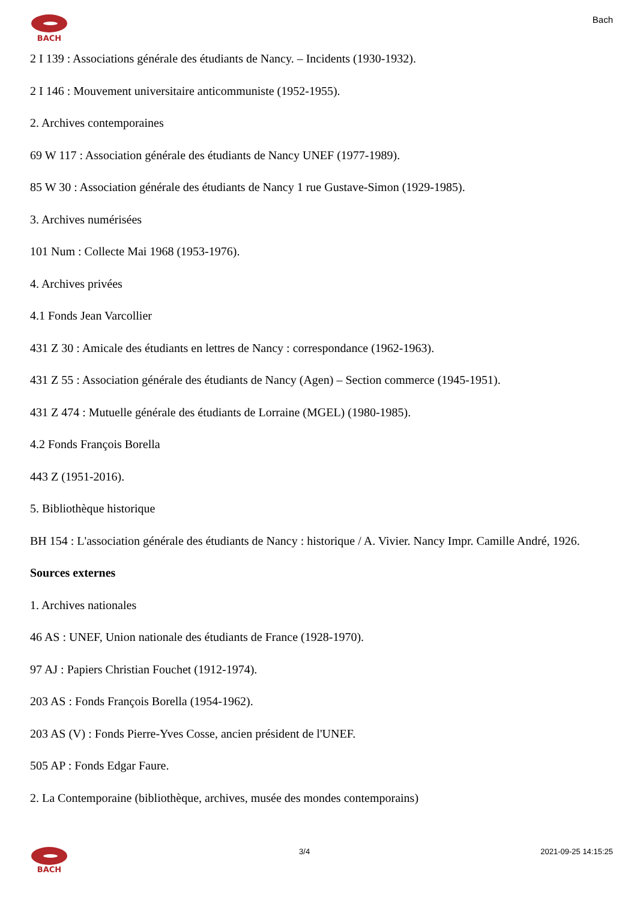BACH
Bach
2 I 139 : Associations générale des étudiants de Nancy. – Incidents (1930-1932).
2 I 146 : Mouvement universitaire anticommuniste (1952-1955).
2. Archives contemporaines
69 W 117 : Association générale des étudiants de Nancy UNEF (1977-1989).
85 W 30 : Association générale des étudiants de Nancy 1 rue Gustave-Simon (1929-1985).
3. Archives numérisées
101 Num : Collecte Mai 1968 (1953-1976).
4. Archives privées
4.1 Fonds Jean Varcollier
431 Z 30 : Amicale des étudiants en lettres de Nancy : correspondance (1962-1963).
431 Z 55 : Association générale des étudiants de Nancy (Agen) – Section commerce (1945-1951).
431 Z 474 : Mutuelle générale des étudiants de Lorraine (MGEL) (1980-1985).
4.2 Fonds François Borella
443 Z (1951-2016).
5. Bibliothèque historique
BH 154 : L'association générale des étudiants de Nancy : historique / A. Vivier. Nancy Impr. Camille André, 1926.
Sources externes
1. Archives nationales
46 AS : UNEF, Union nationale des étudiants de France (1928-1970).
97 AJ : Papiers Christian Fouchet (1912-1974).
203 AS : Fonds François Borella (1954-1962).
203 AS (V) : Fonds Pierre-Yves Cosse, ancien président de l'UNEF.
505 AP : Fonds Edgar Faure.
2. La Contemporaine (bibliothèque, archives, musée des mondes contemporains)
BACH 3/4 2021-09-25 14:15:25